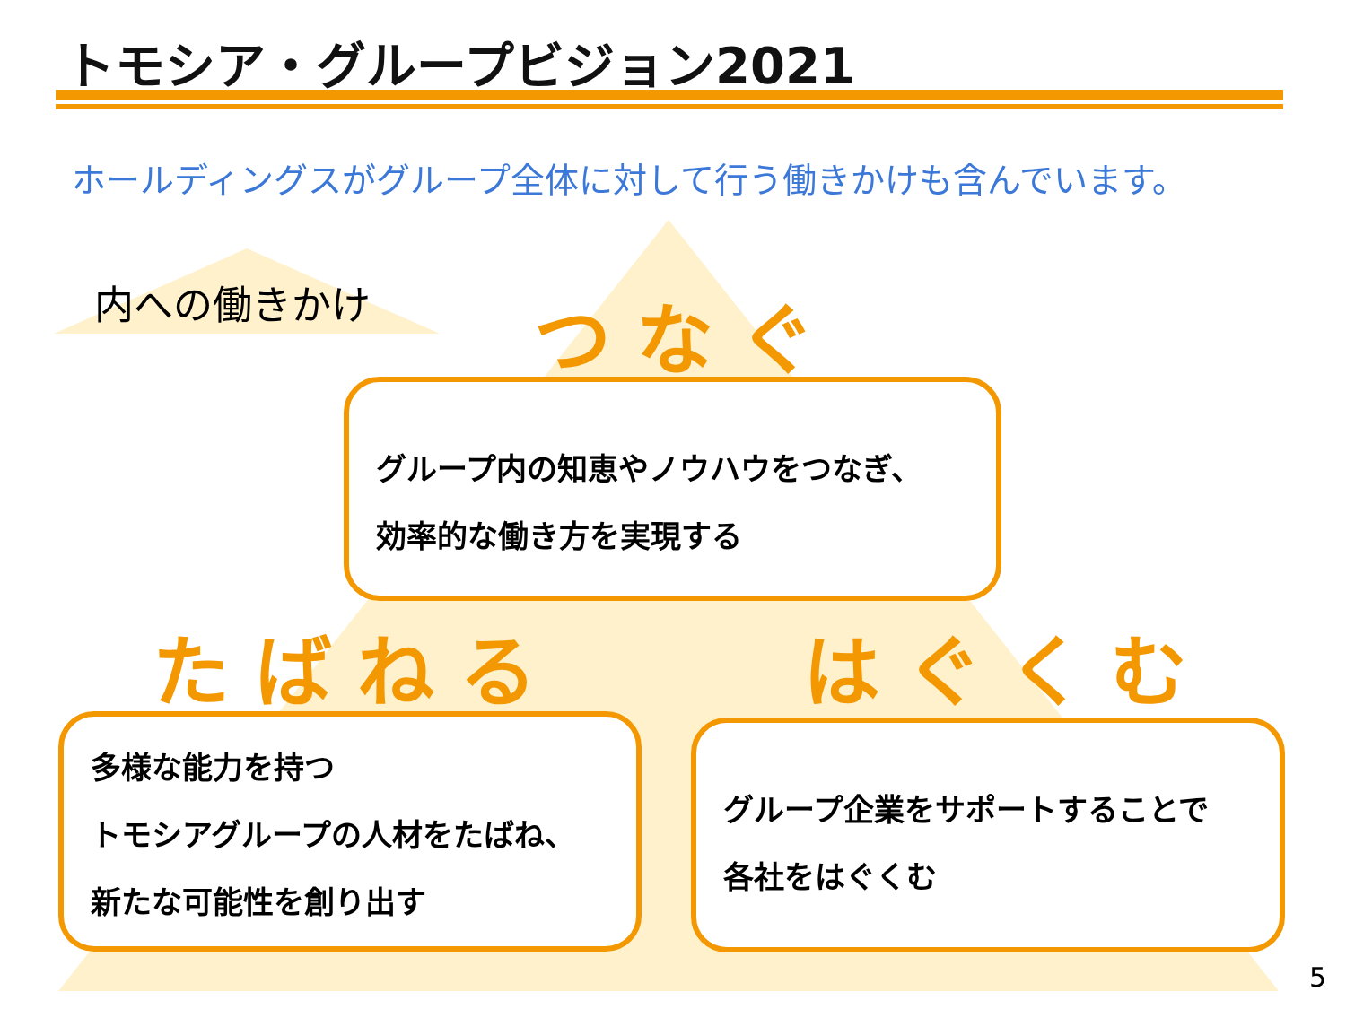トモシア・グループビジョン2021
ホールディングスがグループ全体に対して行う働きかけも含んでいます。
内への働きかけ つなぐ
グループ内の知恵やノウハウをつなぎ、
効率的な働き方を実現する
たばねる はぐくむ
多様な能力を持つ
トモシアグループの人材をたばね、
新たな可能性を創り出す
グループ企業をサポートすることで
各社をはぐくむ
5